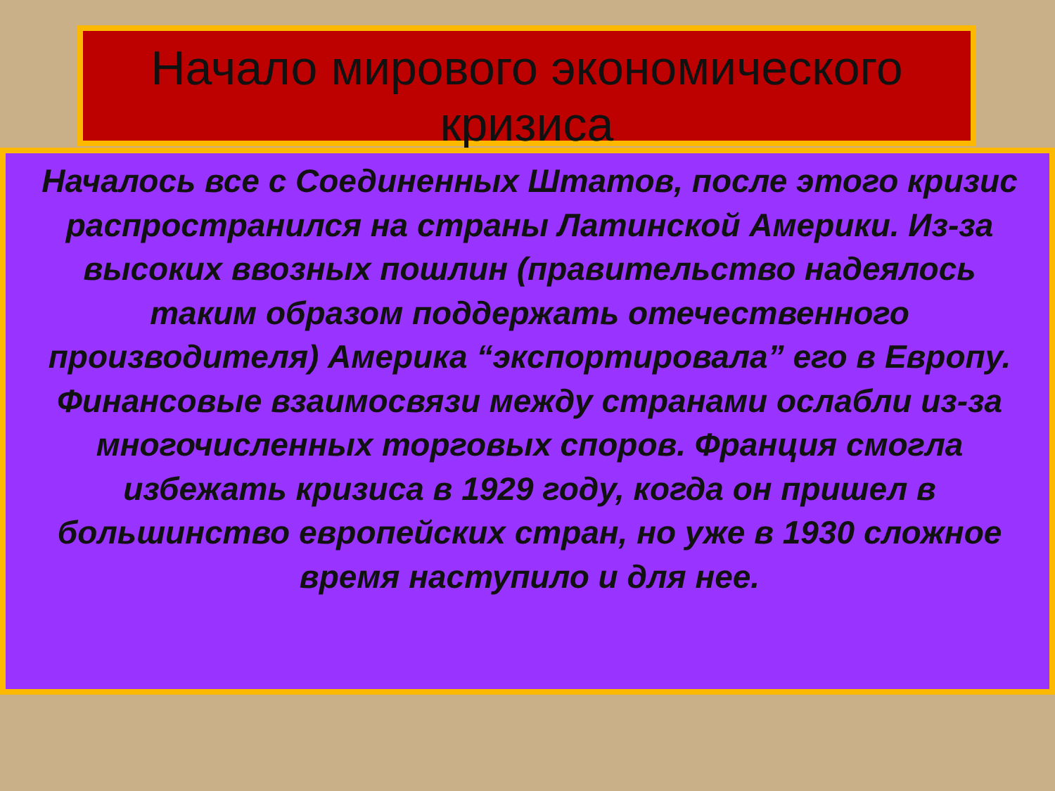Начало мирового экономического кризиса
Началось все с Соединенных Штатов, после этого кризис распространился на страны Латинской Америки. Из-за высоких ввозных пошлин (правительство надеялось таким образом поддержать отечественного производителя) Америка “экспортировала” его в Европу. Финансовые взаимосвязи между странами ослабли из-за многочисленных торговых споров. Франция смогла избежать кризиса в 1929 году, когда он пришел в большинство европейских стран, но уже в 1930 сложное время наступило и для нее.